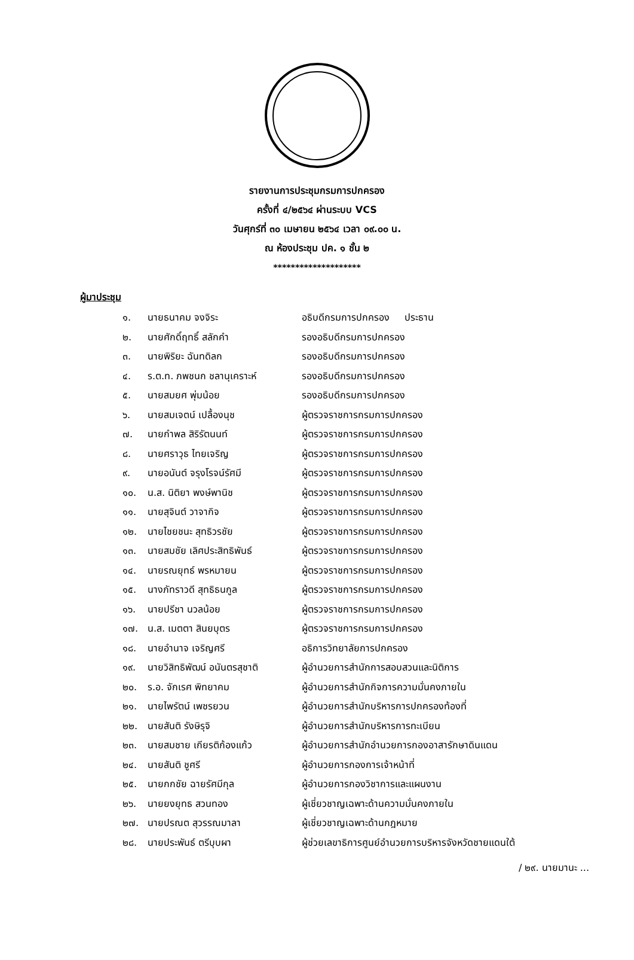รายงานการประชุมกรมการปกครอง
ครั้งที่ ๔/๒๕๖๔ ผ่านระบบ VCS
วันศุกร์ที่ ๓๐ เมษายน ๒๕๖๔ เวลา ๐๙.๐๐ น.
ณ ห้องประชุม ปค. ๑ ชั้น ๒
********************
ผู้มาประชุม
| ๑. | นายธนาคม จงจิระ | อธิบดีกรมการปกครอง ประธาน |
| ๒. | นายศักดิ์ฤทธิ์ สลักคำ | รองอธิบดีกรมการปกครอง |
| ๓. | นายพิริยะ ฉันทดิลก | รองอธิบดีกรมการปกครอง |
| ๔. | ร.ต.ท. ภพชนก ชลานุเคราะห์ | รองอธิบดีกรมการปกครอง |
| ๕. | นายสมยศ พุ่มน้อย | รองอธิบดีกรมการปกครอง |
| ๖. | นายสมเจตน์ เปลื้องนุช | ผู้ตรวจราชการกรมการปกครอง |
| ๗. | นายกำพล สิริรัตนนท์ | ผู้ตรวจราชการกรมการปกครอง |
| ๘. | นายศราวุธ ไทยเจริญ | ผู้ตรวจราชการกรมการปกครอง |
| ๙. | นายอนันต์ จรุงโรจน์รัศมี | ผู้ตรวจราชการกรมการปกครอง |
| ๑๐. | น.ส. นิติยา พงษ์พานิช | ผู้ตรวจราชการกรมการปกครอง |
| ๑๑. | นายสุจินต์ วาจากิจ | ผู้ตรวจราชการกรมการปกครอง |
| ๑๒. | นายไชยชนะ สุทธิวรชัย | ผู้ตรวจราชการกรมการปกครอง |
| ๑๓. | นายสมชัย เลิศประสิทธิพันธ์ | ผู้ตรวจราชการกรมการปกครอง |
| ๑๔. | นายรณยุทธ์ พรหมายน | ผู้ตรวจราชการกรมการปกครอง |
| ๑๕. | นางภัทราวดี สุทธิธนกูล | ผู้ตรวจราชการกรมการปกครอง |
| ๑๖. | นายปรีชา นวลน้อย | ผู้ตรวจราชการกรมการปกครอง |
| ๑๗. | น.ส. เมตตา สินยบุตร | ผู้ตรวจราชการกรมการปกครอง |
| ๑๘. | นายอำนาจ เจริญศรี | อธิการวิทยาลัยการปกครอง |
| ๑๙. | นายวิสิทธิพัฒน์ อนันตรสุชาติ | ผู้อำนวยการสำนักการสอบสวนและนิติการ |
| ๒๐. | ร.อ. จักเรศ พิทยาคม | ผู้อำนวยการสำนักกิจการความมั่นคงภายใน |
| ๒๑. | นายไพรัตน์ เพชรยวน | ผู้อำนวยการสำนักบริหารการปกครองท้องที่ |
| ๒๒. | นายสันติ รังษิรุจิ | ผู้อำนวยการสำนักบริหารการทะเบียน |
| ๒๓. | นายสมชาย เกียรติก้องแก้ว | ผู้อำนวยการสำนักอำนวยการกองอาสารักษาดินแดน |
| ๒๔. | นายสันติ ชูศรี | ผู้อำนวยการกองการเจ้าหน้าที่ |
| ๒๕. | นายกกชัย ฉายรัศมีกุล | ผู้อำนวยการกองวิชาการและแผนงาน |
| ๒๖. | นายยงยุทธ สวนทอง | ผู้เชี่ยวชาญเฉพาะด้านความมั่นคงภายใน |
| ๒๗. | นายปรณต สุวรรณมาลา | ผู้เชี่ยวชาญเฉพาะด้านกฎหมาย |
| ๒๘. | นายประพันธ์ ตรีบุบผา | ผู้ช่วยเลขาธิการศูนย์อำนวยการบริหารจังหวัดชายแดนใต้ |
/ ๒๙. นายมานะ ...